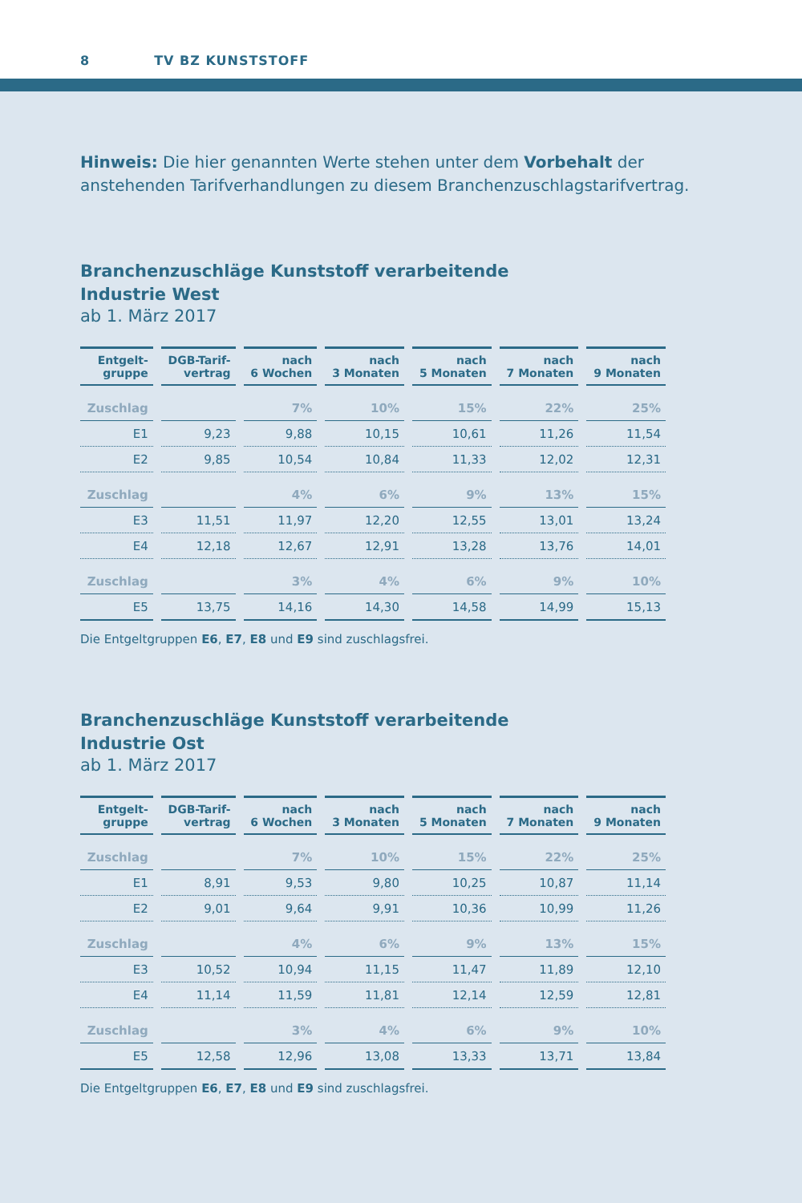8 TV BZ KUNSTSTOFF
Hinweis: Die hier genannten Werte stehen unter dem Vorbehalt der anstehenden Tarifverhandlungen zu diesem Branchenzuschlagstarifvertrag.
Branchenzuschläge Kunststoff verarbeitende
Industrie West
ab 1. März 2017
| Entgelt- gruppe | DGB-Tarif- vertrag | nach 6 Wochen | nach 3 Monaten | nach 5 Monaten | nach 7 Monaten | nach 9 Monaten |
| --- | --- | --- | --- | --- | --- | --- |
| Zuschlag | | 7% | 10% | 15% | 22% | 25% |
| E1 | 9,23 | 9,88 | 10,15 | 10,61 | 11,26 | 11,54 |
| E2 | 9,85 | 10,54 | 10,84 | 11,33 | 12,02 | 12,31 |
| Zuschlag | | 4% | 6% | 9% | 13% | 15% |
| E3 | 11,51 | 11,97 | 12,20 | 12,55 | 13,01 | 13,24 |
| E4 | 12,18 | 12,67 | 12,91 | 13,28 | 13,76 | 14,01 |
| Zuschlag | | 3% | 4% | 6% | 9% | 10% |
| E5 | 13,75 | 14,16 | 14,30 | 14,58 | 14,99 | 15,13 |
Die Entgeltgruppen E6, E7, E8 und E9 sind zuschlagsfrei.
Branchenzuschläge Kunststoff verarbeitende
Industrie Ost
ab 1. März 2017
| Entgelt- gruppe | DGB-Tarif- vertrag | nach 6 Wochen | nach 3 Monaten | nach 5 Monaten | nach 7 Monaten | nach 9 Monaten |
| --- | --- | --- | --- | --- | --- | --- |
| Zuschlag | | 7% | 10% | 15% | 22% | 25% |
| E1 | 8,91 | 9,53 | 9,80 | 10,25 | 10,87 | 11,14 |
| E2 | 9,01 | 9,64 | 9,91 | 10,36 | 10,99 | 11,26 |
| Zuschlag | | 4% | 6% | 9% | 13% | 15% |
| E3 | 10,52 | 10,94 | 11,15 | 11,47 | 11,89 | 12,10 |
| E4 | 11,14 | 11,59 | 11,81 | 12,14 | 12,59 | 12,81 |
| Zuschlag | | 3% | 4% | 6% | 9% | 10% |
| E5 | 12,58 | 12,96 | 13,08 | 13,33 | 13,71 | 13,84 |
Die Entgeltgruppen E6, E7, E8 und E9 sind zuschlagsfrei.